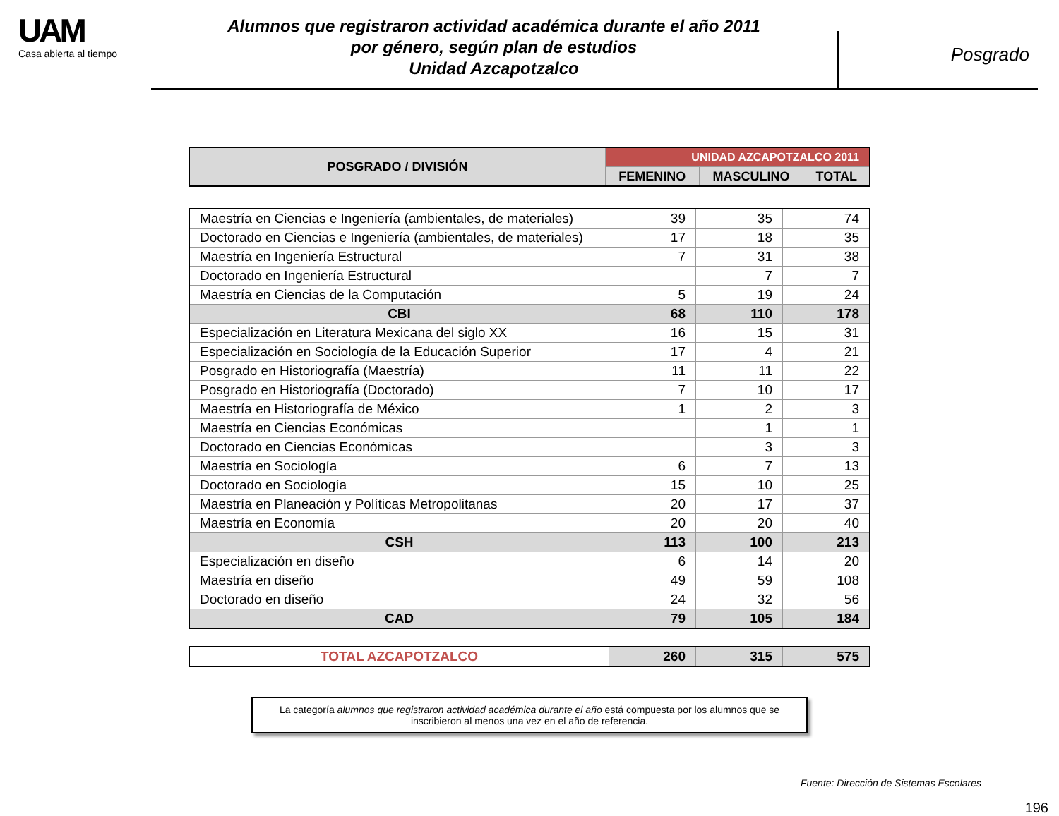UAM
Casa abierta al tiempo
Alumnos que registraron actividad académica durante el año 2011
por género, según plan de estudios
Unidad Azcapotzalco
Posgrado
| POSGRADO / DIVISIÓN | UNIDAD AZCAPOTZALCO 2011 | | |
| --- | --- | --- | --- |
| | FEMENINO | MASCULINO | TOTAL |
| Maestría en Ciencias e Ingeniería (ambientales, de materiales) | 39 | 35 | 74 |
| Doctorado en Ciencias e Ingeniería (ambientales, de materiales) | 17 | 18 | 35 |
| Maestría en Ingeniería Estructural | 7 | 31 | 38 |
| Doctorado en Ingeniería Estructural | | 7 | 7 |
| Maestría en Ciencias de la Computación | 5 | 19 | 24 |
| CBI | 68 | 110 | 178 |
| Especialización en Literatura Mexicana del siglo XX | 16 | 15 | 31 |
| Especialización en Sociología de la Educación Superior | 17 | 4 | 21 |
| Posgrado en Historiografía (Maestría) | 11 | 11 | 22 |
| Posgrado en Historiografía (Doctorado) | 7 | 10 | 17 |
| Maestría en Historiografía de México | 1 | 2 | 3 |
| Maestría en Ciencias Económicas | | 1 | 1 |
| Doctorado en Ciencias Económicas | | 3 | 3 |
| Maestría en Sociología | 6 | 7 | 13 |
| Doctorado en Sociología | 15 | 10 | 25 |
| Maestría en Planeación y Políticas Metropolitanas | 20 | 17 | 37 |
| Maestría en Economía | 20 | 20 | 40 |
| CSH | 113 | 100 | 213 |
| Especialización en diseño | 6 | 14 | 20 |
| Maestría en diseño | 49 | 59 | 108 |
| Doctorado en diseño | 24 | 32 | 56 |
| CAD | 79 | 105 | 184 |
| TOTAL AZCAPOTZALCO | 260 | 315 | 575 |
La categoría alumnos que registraron actividad académica durante el año está compuesta por los alumnos que se inscribieron al menos una vez en el año de referencia.
Fuente: Dirección de Sistemas Escolares
196